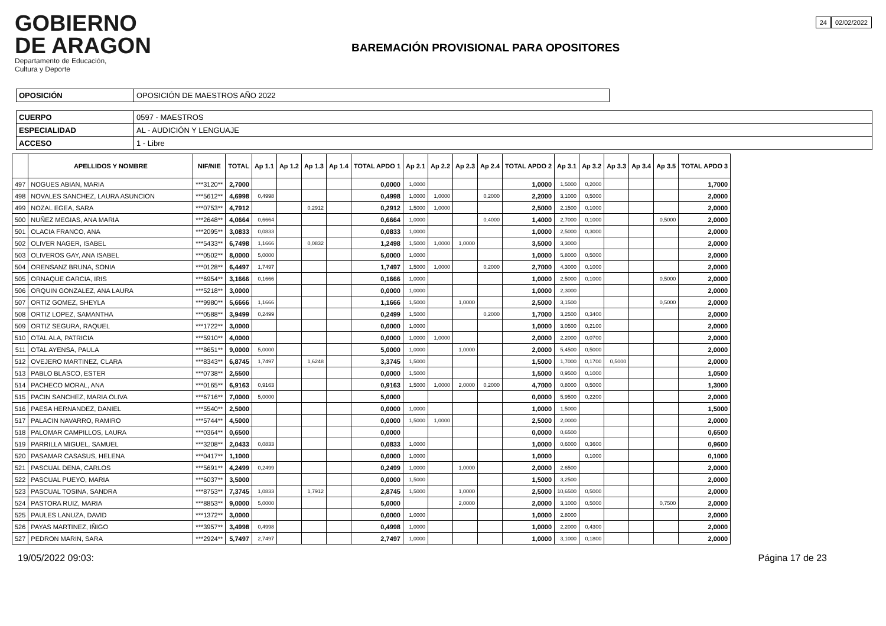GOBIERNO
DE ARAGON
Departamento de Educación,
Cultura y Deporte
BAREMACIÓN PROVISIONAL PARA OPOSITORES
24 02/02/2022
| OPOSICIÓN | OPOSICIÓN DE MAESTROS AÑO 2022 |
| CUERPO | 0597 - MAESTROS |
| ESPECIALIDAD | AL - AUDICIÓN Y LENGUAJE |
| ACCESO | 1 - Libre |
| | APELLIDOS Y NOMBRE | NIF/NIE | TOTAL | Ap 1.1 | Ap 1.2 | Ap 1.3 | Ap 1.4 | TOTAL APDO 1 | Ap 2.1 | Ap 2.2 | Ap 2.3 | Ap 2.4 | TOTAL APDO 2 | Ap 3.1 | Ap 3.2 | Ap 3.3 | Ap 3.4 | Ap 3.5 | TOTAL APDO 3 |
| --- | --- | --- | --- | --- | --- | --- | --- | --- | --- | --- | --- | --- | --- | --- | --- | --- | --- | --- | --- |
| 497 | NOGUES ABIAN, MARIA | ***3120** | 2,7000 | | | | | 0,0000 | 1,0000 | | | | 1,0000 | 1,5000 | 0,2000 | | | | 1,7000 |
| 498 | NOVALES SANCHEZ, LAURA ASUNCION | ***5612** | 4,6998 | 0,4998 | | | | 0,4998 | 1,0000 | 1,0000 | | 0,2000 | 2,2000 | 3,1000 | 0,5000 | | | | 2,0000 |
| 499 | NOZAL EGEA, SARA | ***0753** | 4,7912 | | | 0,2912 | | 0,2912 | 1,5000 | 1,0000 | | | 2,5000 | 2,1500 | 0,1000 | | | | 2,0000 |
| 500 | NUÑEZ MEGIAS, ANA MARIA | ***2648** | 4,0664 | 0,6664 | | | | 0,6664 | 1,0000 | | | 0,4000 | 1,4000 | 2,7000 | 0,1000 | | | 0,5000 | 2,0000 |
| 501 | OLACIA FRANCO, ANA | ***2095** | 3,0833 | 0,0833 | | | | 0,0833 | 1,0000 | | | | 1,0000 | 2,5000 | 0,3000 | | | | 2,0000 |
| 502 | OLIVER NAGER, ISABEL | ***5433** | 6,7498 | 1,1666 | | 0,0832 | | 1,2498 | 1,5000 | 1,0000 | 1,0000 | | 3,5000 | 3,3000 | | | | | 2,0000 |
| 503 | OLIVEROS GAY, ANA ISABEL | ***0502** | 8,0000 | 5,0000 | | | | 5,0000 | 1,0000 | | | | 1,0000 | 5,8000 | 0,5000 | | | | 2,0000 |
| 504 | ORENSANZ BRUNA, SONIA | ***0128** | 6,4497 | 1,7497 | | | | 1,7497 | 1,5000 | 1,0000 | | 0,2000 | 2,7000 | 4,3000 | 0,1000 | | | | 2,0000 |
| 505 | ORNAQUE GARCIA, IRIS | ***6954** | 3,1666 | 0,1666 | | | | 0,1666 | 1,0000 | | | | 1,0000 | 2,5000 | 0,1000 | | | 0,5000 | 2,0000 |
| 506 | ORQUIN GONZALEZ, ANA LAURA | ***5218** | 3,0000 | | | | | 0,0000 | 1,0000 | | | | 1,0000 | 2,3000 | | | | | 2,0000 |
| 507 | ORTIZ GOMEZ, SHEYLA | ***9980** | 5,6666 | 1,1666 | | | | 1,1666 | 1,5000 | | 1,0000 | | 2,5000 | 3,1500 | | | | 0,5000 | 2,0000 |
| 508 | ORTIZ LOPEZ, SAMANTHA | ***0588** | 3,9499 | 0,2499 | | | | 0,2499 | 1,5000 | | | 0,2000 | 1,7000 | 3,2500 | 0,3400 | | | | 2,0000 |
| 509 | ORTIZ SEGURA, RAQUEL | ***1722** | 3,0000 | | | | | 0,0000 | 1,0000 | | | | 1,0000 | 3,0500 | 0,2100 | | | | 2,0000 |
| 510 | OTAL ALA, PATRICIA | ***5910** | 4,0000 | | | | | 0,0000 | 1,0000 | 1,0000 | | | 2,0000 | 2,2000 | 0,0700 | | | | 2,0000 |
| 511 | OTAL AYENSA, PAULA | ***8651** | 9,0000 | 5,0000 | | | | 5,0000 | 1,0000 | | 1,0000 | | 2,0000 | 5,4500 | 0,5000 | | | | 2,0000 |
| 512 | OVEJERO MARTINEZ, CLARA | ***8343** | 6,8745 | 1,7497 | | 1,6248 | | 3,3745 | 1,5000 | | | | 1,5000 | 1,7000 | 0,1700 | 0,5000 | | | 2,0000 |
| 513 | PABLO BLASCO, ESTER | ***0738** | 2,5500 | | | | | 0,0000 | 1,5000 | | | | 1,5000 | 0,9500 | 0,1000 | | | | 1,0500 |
| 514 | PACHECO MORAL, ANA | ***0165** | 6,9163 | 0,9163 | | | | 0,9163 | 1,5000 | 1,0000 | 2,0000 | 0,2000 | 4,7000 | 0,8000 | 0,5000 | | | | 1,3000 |
| 515 | PACIN SANCHEZ, MARIA OLIVA | ***6716** | 7,0000 | 5,0000 | | | | 5,0000 | | | | | 0,0000 | 5,9500 | 0,2200 | | | | 2,0000 |
| 516 | PAESA HERNANDEZ, DANIEL | ***5540** | 2,5000 | | | | | 0,0000 | 1,0000 | | | | 1,0000 | 1,5000 | | | | | 1,5000 |
| 517 | PALACIN NAVARRO, RAMIRO | ***5744** | 4,5000 | | | | | 0,0000 | 1,5000 | 1,0000 | | | 2,5000 | 2,0000 | | | | | 2,0000 |
| 518 | PALOMAR CAMPILLOS, LAURA | ***0364** | 0,6500 | | | | | 0,0000 | | | | | 0,0000 | 0,6500 | | | | | 0,6500 |
| 519 | PARRILLA MIGUEL, SAMUEL | ***3208** | 2,0433 | 0,0833 | | | | 0,0833 | 1,0000 | | | | 1,0000 | 0,6000 | 0,3600 | | | | 0,9600 |
| 520 | PASAMAR CASASUS, HELENA | ***0417** | 1,1000 | | | | | 0,0000 | 1,0000 | | | | 1,0000 | | 0,1000 | | | | 0,1000 |
| 521 | PASCUAL DENA, CARLOS | ***5691** | 4,2499 | 0,2499 | | | | 0,2499 | 1,0000 | | 1,0000 | | 2,0000 | 2,6500 | | | | | 2,0000 |
| 522 | PASCUAL PUEYO, MARIA | ***6037** | 3,5000 | | | | | 0,0000 | 1,5000 | | | | 1,5000 | 3,2500 | | | | | 2,0000 |
| 523 | PASCUAL TOSINA, SANDRA | ***8753** | 7,3745 | 1,0833 | | 1,7912 | | 2,8745 | 1,5000 | | 1,0000 | | 2,5000 | 10,6500 | 0,5000 | | | | 2,0000 |
| 524 | PASTORA RUIZ, MARIA | ***8853** | 9,0000 | 5,0000 | | | | 5,0000 | | | 2,0000 | | 2,0000 | 3,1000 | 0,5000 | | | 0,7500 | 2,0000 |
| 525 | PAULES LANUZA, DAVID | ***1372** | 3,0000 | | | | | 0,0000 | 1,0000 | | | | 1,0000 | 2,8000 | | | | | 2,0000 |
| 526 | PAYAS MARTINEZ, IÑIGO | ***3957** | 3,4998 | 0,4998 | | | | 0,4998 | 1,0000 | | | | 1,0000 | 2,2000 | 0,4300 | | | | 2,0000 |
| 527 | PEDRON MARIN, SARA | ***2924** | 5,7497 | 2,7497 | | | | 2,7497 | 1,0000 | | | | 1,0000 | 3,1000 | 0,1800 | | | | 2,0000 |
19/05/2022 09:03: Página 17 de 23